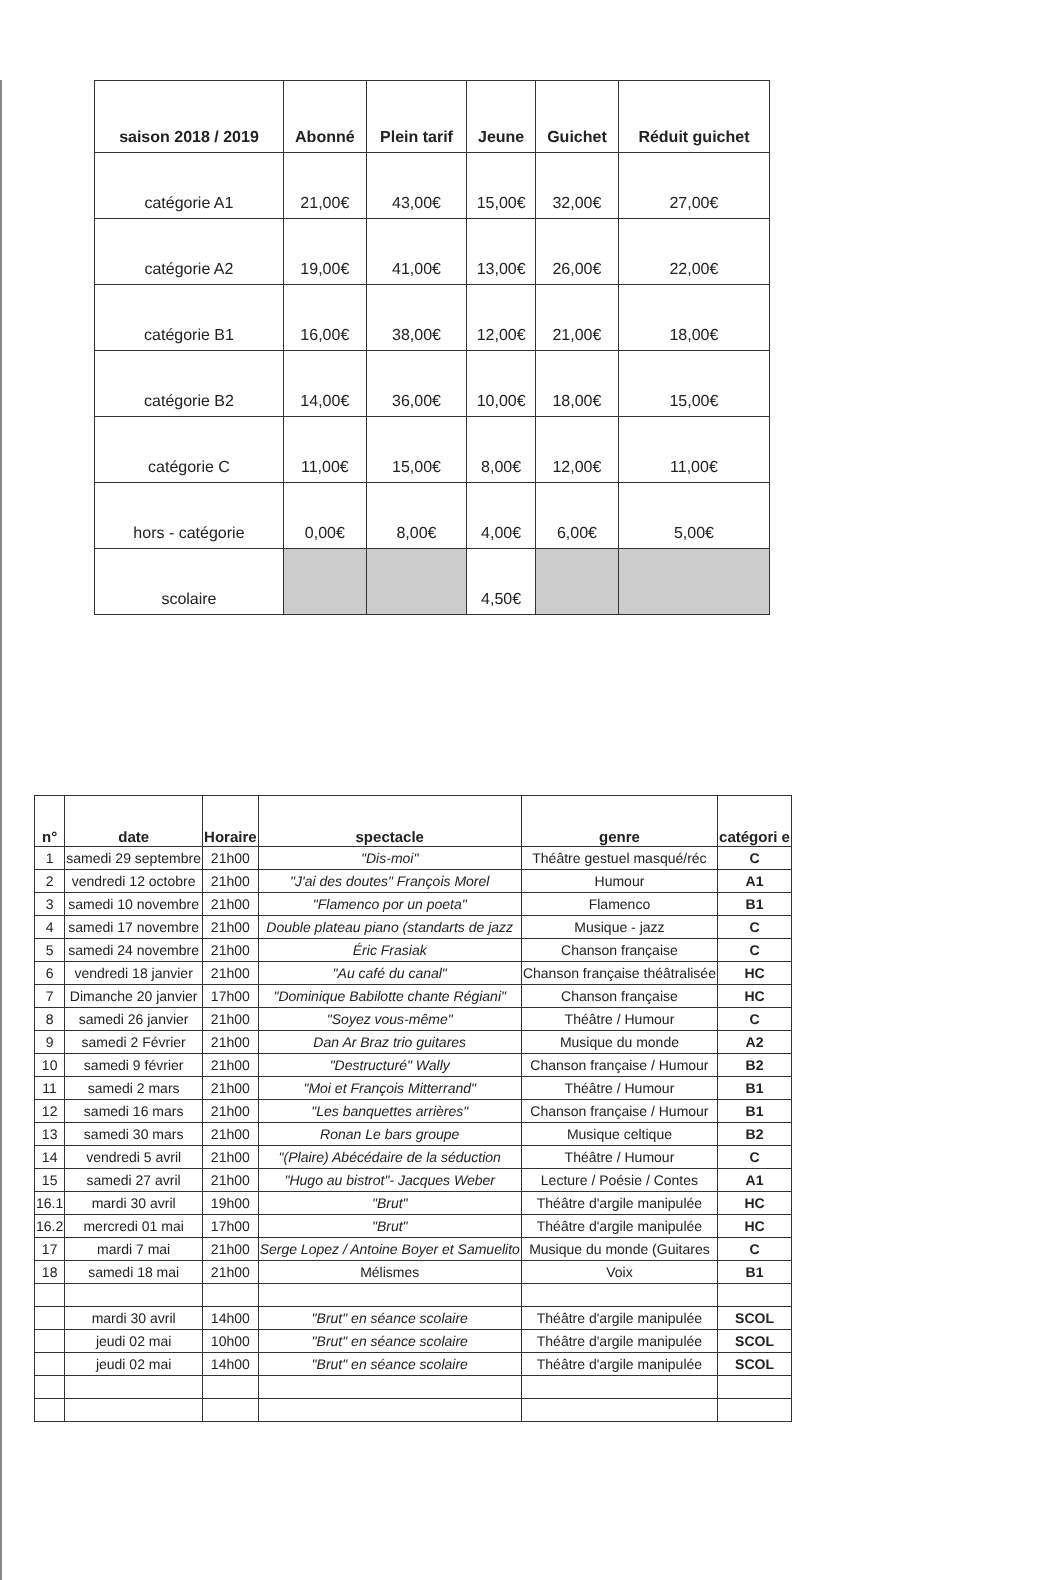| saison 2018 / 2019 | Abonné | Plein tarif | Jeune | Guichet | Réduit guichet |
| --- | --- | --- | --- | --- | --- |
| catégorie A1 | 21,00€ | 43,00€ | 15,00€ | 32,00€ | 27,00€ |
| catégorie A2 | 19,00€ | 41,00€ | 13,00€ | 26,00€ | 22,00€ |
| catégorie B1 | 16,00€ | 38,00€ | 12,00€ | 21,00€ | 18,00€ |
| catégorie B2 | 14,00€ | 36,00€ | 10,00€ | 18,00€ | 15,00€ |
| catégorie C | 11,00€ | 15,00€ | 8,00€ | 12,00€ | 11,00€ |
| hors - catégorie | 0,00€ | 8,00€ | 4,00€ | 6,00€ | 5,00€ |
| scolaire | | | 4,50€ | | |
| n° | date | Horaire | spectacle | genre | catégori e |
| --- | --- | --- | --- | --- | --- |
| 1 | samedi 29 septembre | 21h00 | "Dis-moi" | Théâtre gestuel masqué/réc | C |
| 2 | vendredi 12 octobre | 21h00 | "J'ai des doutes" François Morel | Humour | A1 |
| 3 | samedi 10 novembre | 21h00 | "Flamenco por un poeta" | Flamenco | B1 |
| 4 | samedi 17 novembre | 21h00 | Double plateau piano (standarts de jazz | Musique - jazz | C |
| 5 | samedi 24 novembre | 21h00 | Éric Frasiak | Chanson française | C |
| 6 | vendredi 18 janvier | 21h00 | "Au café du canal" | Chanson française théâtralisée | HC |
| 7 | Dimanche 20 janvier | 17h00 | "Dominique Babilotte chante Régiani" | Chanson française | HC |
| 8 | samedi 26 janvier | 21h00 | "Soyez vous-même" | Théâtre / Humour | C |
| 9 | samedi 2 Février | 21h00 | Dan Ar Braz trio guitares | Musique du monde | A2 |
| 10 | samedi 9 février | 21h00 | "Destructuré" Wally | Chanson française / Humour | B2 |
| 11 | samedi 2 mars | 21h00 | "Moi et François Mitterrand" | Théâtre / Humour | B1 |
| 12 | samedi 16 mars | 21h00 | "Les banquettes arrières" | Chanson française / Humour | B1 |
| 13 | samedi 30 mars | 21h00 | Ronan Le bars groupe | Musique celtique | B2 |
| 14 | vendredi 5 avril | 21h00 | "(Plaire) Abécédaire de la séduction | Théâtre / Humour | C |
| 15 | samedi 27 avril | 21h00 | "Hugo au bistrot"- Jacques Weber | Lecture / Poésie / Contes | A1 |
| 16.1 | mardi 30 avril | 19h00 | "Brut" | Théâtre d'argile manipulée | HC |
| 16.2 | mercredi 01 mai | 17h00 | "Brut" | Théâtre d'argile manipulée | HC |
| 17 | mardi 7 mai | 21h00 | Serge Lopez / Antoine Boyer et Samuelito | Musique du monde (Guitares | C |
| 18 | samedi 18 mai | 21h00 | Mélismes | Voix | B1 |
| | mardi 30 avril | 14h00 | "Brut" en séance scolaire | Théâtre d'argile manipulée | SCOL |
| | jeudi 02 mai | 10h00 | "Brut" en séance scolaire | Théâtre d'argile manipulée | SCOL |
| | jeudi 02 mai | 14h00 | "Brut" en séance scolaire | Théâtre d'argile manipulée | SCOL |